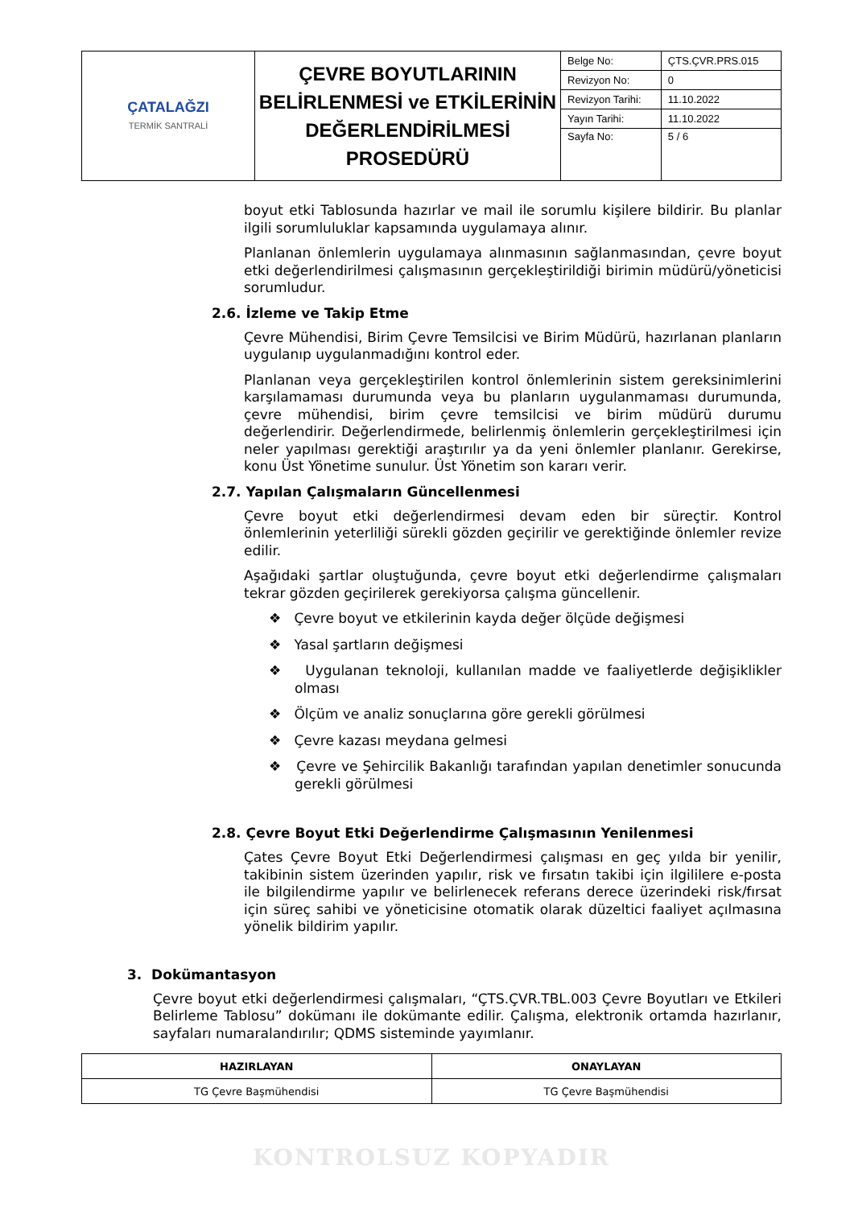| ÇATALAĞZI TERMİK SANTRALİ | ÇEVRE BOYUTLARININ BELİRLENMESİ ve ETKİLERİNİN DEĞERLENDİRİLMESİ PROSEDÜRÜ | Belge No: | ÇTS.ÇVR.PRS.015 |
| | | Revizyon No: | 0 |
| | | Revizyon Tarihi: | 11.10.2022 |
| | | Yayın Tarihi: | 11.10.2022 |
| | | Sayfa No: | 5 / 6 |
boyut etki Tablosunda hazırlar ve mail ile sorumlu kişilere bildirir. Bu planlar ilgili sorumluluklar kapsamında uygulamaya alınır.
Planlanan önlemlerin uygulamaya alınmasının sağlanmasından, çevre boyut etki değerlendirilmesi çalışmasının gerçekleştirildiği birimin müdürü/yöneticisi sorumludur.
2.6. İzleme ve Takip Etme
Çevre Mühendisi, Birim Çevre Temsilcisi ve Birim Müdürü, hazırlanan planların uygulanıp uygulanmadığını kontrol eder.
Planlanan veya gerçekleştirilen kontrol önlemlerinin sistem gereksinimlerini karşılamaması durumunda veya bu planların uygulanmaması durumunda, çevre mühendisi, birim çevre temsilcisi ve birim müdürü durumu değerlendirir. Değerlendirmede, belirlenmiş önlemlerin gerçekleştirilmesi için neler yapılması gerektiği araştırılır ya da yeni önlemler planlanır. Gerekirse, konu Üst Yönetime sunulur. Üst Yönetim son kararı verir.
2.7. Yapılan Çalışmaların Güncellenmesi
Çevre boyut etki değerlendirmesi devam eden bir süreçtir. Kontrol önlemlerinin yeterliliği sürekli gözden geçirilir ve gerektiğinde önlemler revize edilir.
Aşağıdaki şartlar oluştuğunda, çevre boyut etki değerlendirme çalışmaları tekrar gözden geçirilerek gerekiyorsa çalışma güncellenir.
❖ Çevre boyut ve etkilerinin kayda değer ölçüde değişmesi
❖ Yasal şartların değişmesi
❖ Uygulanan teknoloji, kullanılan madde ve faaliyetlerde değişiklikler olması
❖ Ölçüm ve analiz sonuçlarına göre gerekli görülmesi
❖ Çevre kazası meydana gelmesi
❖ Çevre ve Şehircilik Bakanlığı tarafından yapılan denetimler sonucunda gerekli görülmesi
2.8. Çevre Boyut Etki Değerlendirme Çalışmasının Yenilenmesi
Çates Çevre Boyut Etki Değerlendirmesi çalışması en geç yılda bir yenilir, takibinin sistem üzerinden yapılır, risk ve fırsatın takibi için ilgililere e-posta ile bilgilendirme yapılır ve belirlenecek referans derece üzerindeki risk/fırsat için süreç sahibi ve yöneticisine otomatik olarak düzeltici faaliyet açılmasına yönelik bildirim yapılır.
3. Dokümantasyon
Çevre boyut etki değerlendirmesi çalışmaları, “ÇTS.ÇVR.TBL.003 Çevre Boyutları ve Etkileri Belirleme Tablosu” dokümanı ile dokümante edilir. Çalışma, elektronik ortamda hazırlanır, sayfaları numaralandırılır; QDMS sisteminde yayımlanır.
| HAZIRLAYAN | ONAYLAYAN |
| --- | --- |
| TG Çevre Başmühendisi | TG Çevre Başmühendisi |
KONTROLSUZ KOPYADIR